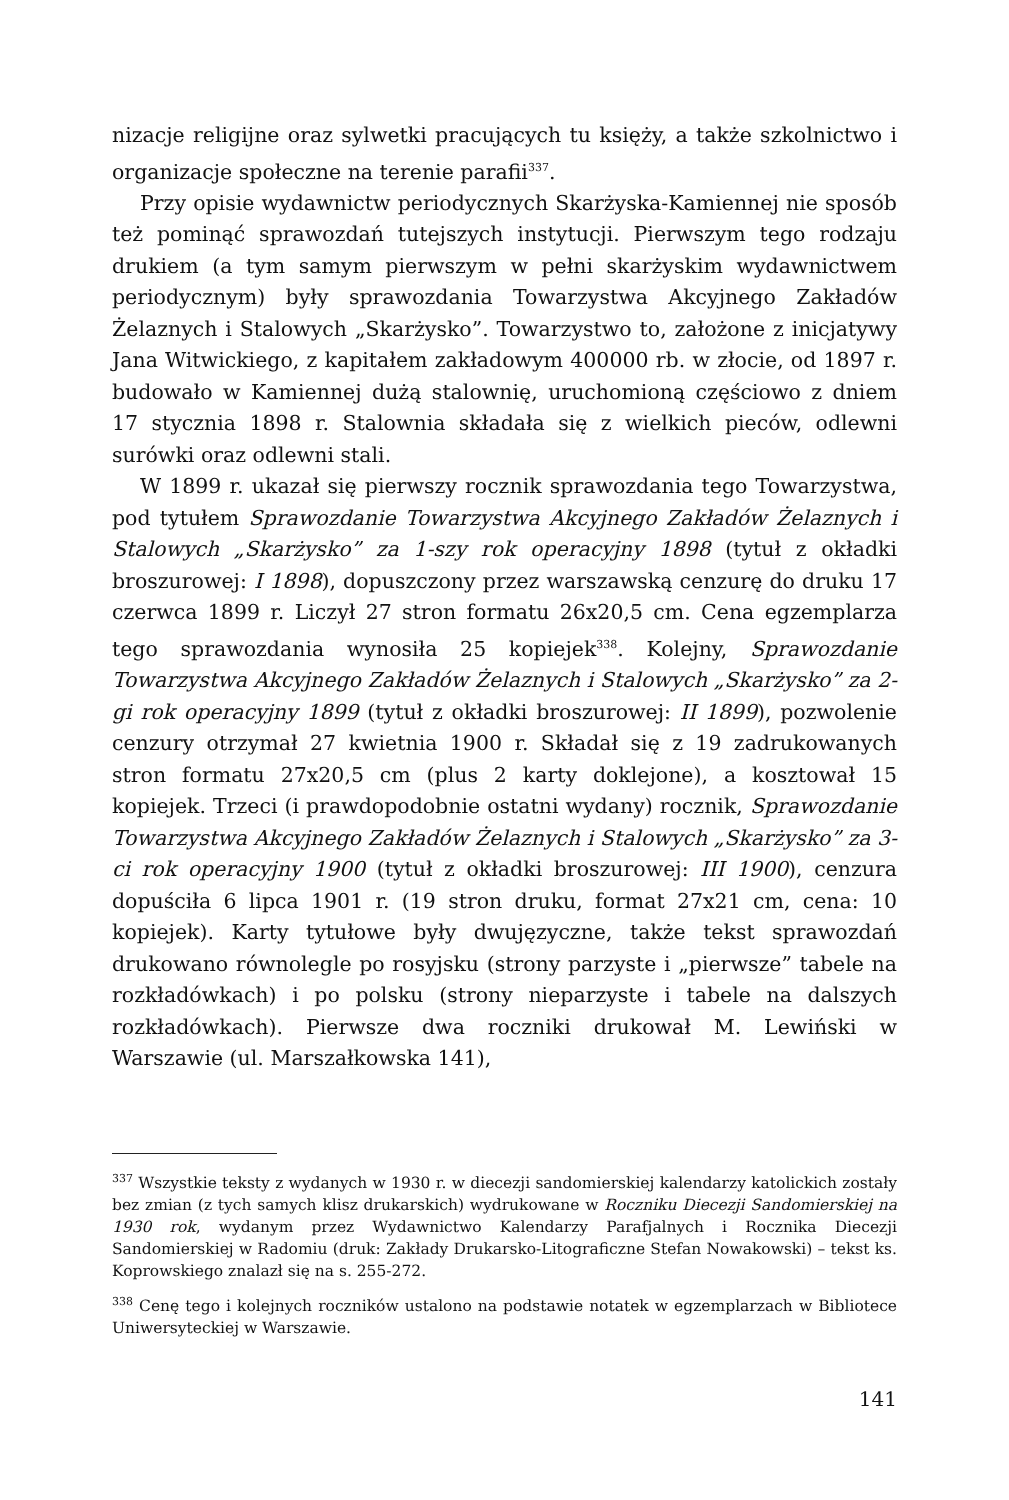nizacje religijne oraz sylwetki pracujących tu księży, a także szkolnictwo i organizacje społeczne na terenie parafii<sup>337</sup>.
Przy opisie wydawnictw periodycznych Skarżyska-Kamiennej nie sposób też pominąć sprawozdań tutejszych instytucji. Pierwszym tego rodzaju drukiem (a tym samym pierwszym w pełni skarżyskim wydawnictwem periodycznym) były sprawozdania Towarzystwa Akcyjnego Zakładów Żelaznych i Stalowych „Skarżysko”. Towarzystwo to, założone z inicjatywy Jana Witwickiego, z kapitałem zakładowym 400000 rb. w złocie, od 1897 r. budowało w Kamiennej dużą stalownię, uruchomioną częściowo z dniem 17 stycznia 1898 r. Stalownia składała się z wielkich pieców, odlewni surówki oraz odlewni stali.
W 1899 r. ukazał się pierwszy rocznik sprawozdania tego Towarzystwa, pod tytułem Sprawozdanie Towarzystwa Akcyjnego Zakładów Żelaznych i Stalowych „Skarżysko” za 1-szy rok operacyjny 1898 (tytuł z okładki broszurowej: I 1898), dopuszczony przez warszawską cenzurę do druku 17 czerwca 1899 r. Liczył 27 stron formatu 26x20,5 cm. Cena egzemplarza tego sprawozdania wynosiła 25 kopiejek<sup>338</sup>. Kolejny, Sprawozdanie Towarzystwa Akcyjnego Zakładów Żelaznych i Stalowych „Skarżysko” za 2-gi rok operacyjny 1899 (tytuł z okładki broszurowej: II 1899), pozwolenie cenzury otrzymał 27 kwietnia 1900 r. Składał się z 19 zadrukowanych stron formatu 27x20,5 cm (plus 2 karty doklejone), a kosztował 15 kopiejek. Trzeci (i prawdopodobnie ostatni wydany) rocznik, Sprawozdanie Towarzystwa Akcyjnego Zakładów Żelaznych i Stalowych „Skarżysko” za 3-ci rok operacyjny 1900 (tytuł z okładki broszurowej: III 1900), cenzura dopuściła 6 lipca 1901 r. (19 stron druku, format 27x21 cm, cena: 10 kopiejek). Karty tytułowe były dwujęzyczne, także tekst sprawozdań drukowano równolegle po rosyjsku (strony parzyste i „pierwsze” tabele na rozkładówkach) i po polsku (strony nieparzyste i tabele na dalszych rozkładówkach). Pierwsze dwa roczniki drukował M. Lewiński w Warszawie (ul. Marszałkowska 141),
<sup>337</sup> Wszystkie teksty z wydanych w 1930 r. w diecezji sandomierskiej kalendarzy katolickich zostały bez zmian (z tych samych klisz drukarskich) wydrukowane w Roczniku Diecezji Sandomierskiej na 1930 rok, wydanym przez Wydawnictwo Kalendarzy Parafjalnych i Rocznika Diecezji Sandomierskiej w Radomiu (druk: Zakłady Drukarsko-Litograficzne Stefan Nowakowski) – tekst ks. Koprowskiego znalazł się na s. 255-272.
<sup>338</sup> Cenę tego i kolejnych roczników ustalono na podstawie notatek w egzemplarzach w Bibliotece Uniwersyteckiej w Warszawie.
141